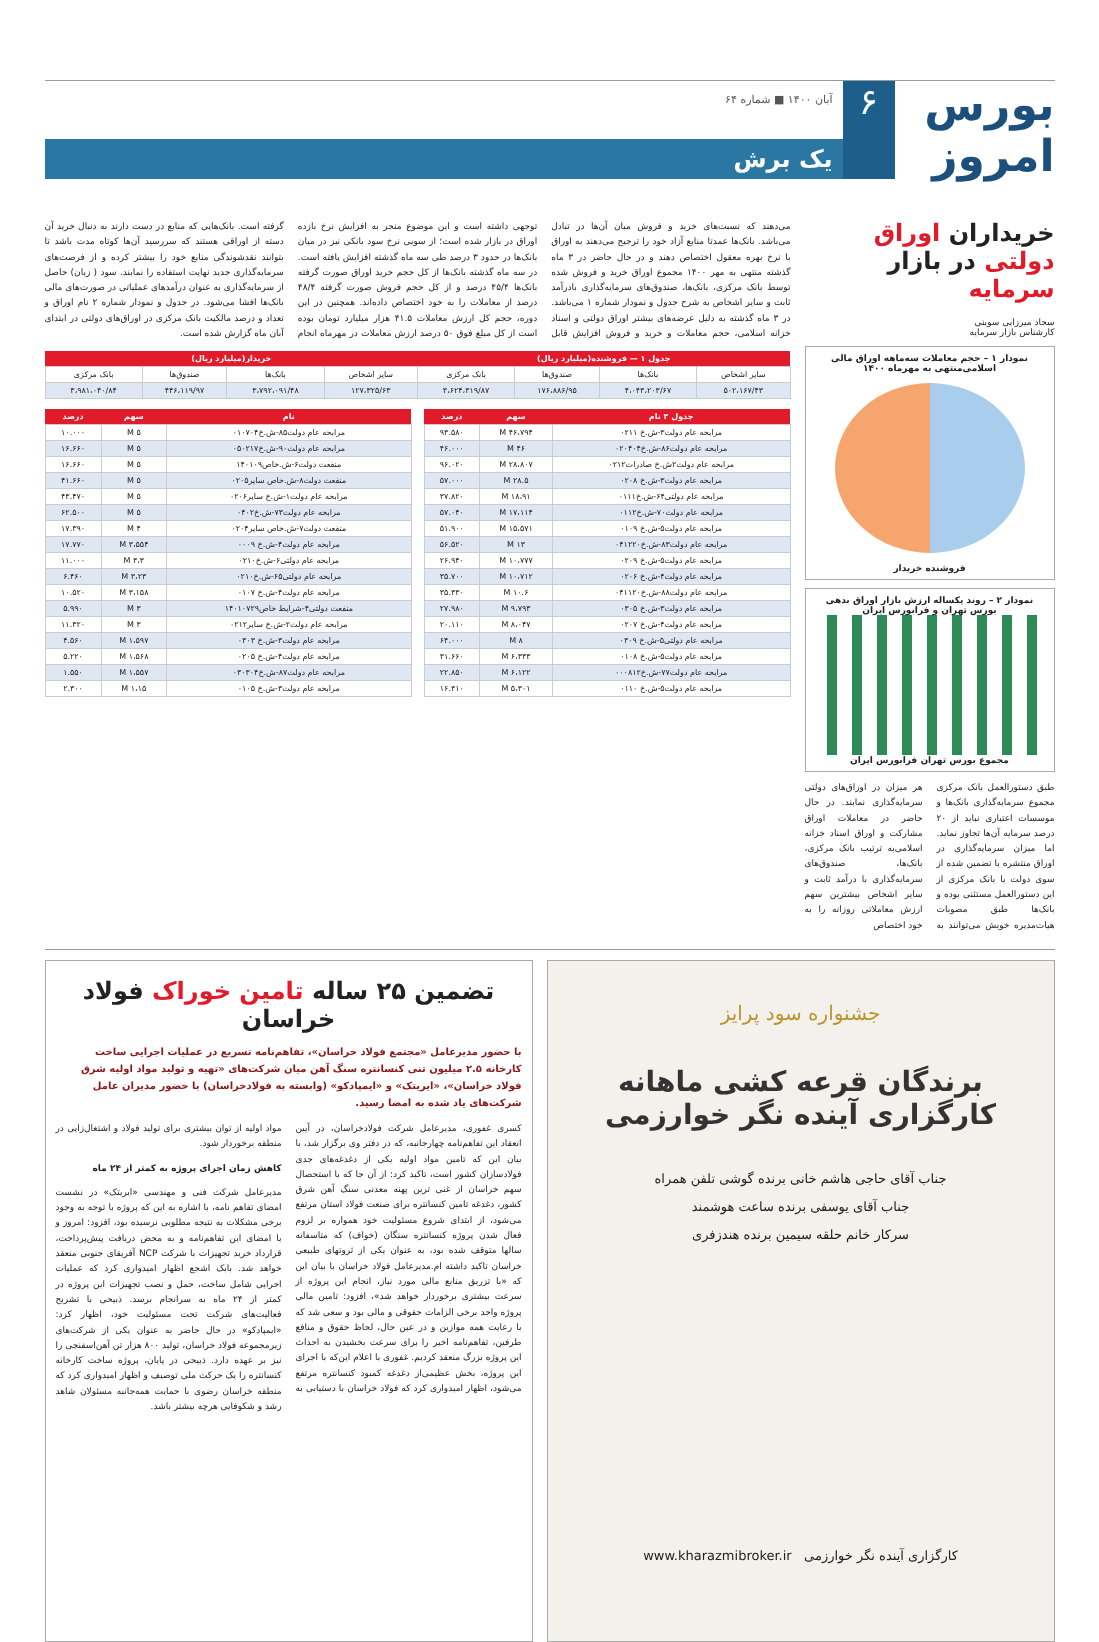بورس امروز
۶
آبان ۱۴۰۰ ■ شماره ۶۴
یک برش
خریداران اوراق دولتی در بازار سرمایه
سجاد میرزایی سوینی
کارشناس بازار سرمایه
نمودار ۱ – حجم معاملات سه‌ماهه اوراق مالی اسلامی‌منتهی به مهرماه ۱۴۰۰
فروشنده خریدار
نمودار ۲ – روند یکساله ارزش بازار اوراق بدهی بورس تهران و فرابورس ایران
مجموع بورس تهران فرابورس ایران
طبق دستورالعمل بانک مرکزی مجموع سرمایه‌گذاری بانک‌ها و موسسات اعتباری نباید از ۲۰ درصد سرمایه آن‌ها تجاوز نماید. اما میزان سرمایه‌گذاری در اوراق منتشره یا تضمین شده از سوی دولت یا بانک مرکزی از این دستورالعمل مستثنی بوده و بانک‌ها طبق مصوبات هیات‌مدیره خویش می‌توانند به هر میزان در اوراق‌های دولتی سرمایه‌گذاری نمایند. در حال حاضر در معاملات اوراق مشارکت و اوراق اسناد خزانه اسلامی‌به ترتیب بانک مرکزی، بانک‌ها، صندوق‌های سرمایه‌گذاری با درآمد ثابت و سایر اشخاص بیشترین سهم ارزش معاملاتی روزانه را به خود اختصاص
می‌دهند که نسبت‌های خرید و فروش میان آن‌ها در تبادل می‌باشد. بانک‌ها عمدتا منابع آزاد خود را ترجیح می‌دهند به اوراق با نرخ بهره معقول اختصاص دهند و در حال حاضر در ۳ ماه گذشته منتهی به مهر ۱۴۰۰ مجموع اوراق خرید و فروش شده توسط بانک مرکزی، بانک‌ها، صندوق‌های سرمایه‌گذاری بادرآمد ثابت و سایر اشخاص به شرح جدول و نمودار شماره ۱ می‌باشد. در ۳ ماه گذشته به دلیل عرضه‌های بیشتر اوراق دولتی و اسناد خزانه اسلامی، حجم معاملات و خرید و فروش افزایش قابل توجهی داشته است و این موضوع منجر به افزایش نرخ بازده اوراق در بازار شده است؛ از سویی نرخ سود بانکی نیز در میان بانک‌ها در حدود ۳ درصد طی سه ماه گذشته افزایش یافته است. در سه ماه گذشته بانک‌ها از کل حجم خرید اوراق صورت گرفته بانک‌ها ۴۵/۴ درصد و از کل حجم فروش صورت گرفته ۴۸/۴ درصد از معاملات را به خود اختصاص داده‌اند. همچنین در این دوره، حجم کل ارزش معاملات ۴۱.۵ هزار میلیارد تومان بوده است از کل مبلغ فوق ۵۰ درصد ارزش معاملات در مهرماه انجام گرفته است. بانک‌هایی که منابع در دست دارند به دنبال خرید آن دسته از اوراقی هستند که سررسید آن‌ها کوتاه مدت باشد تا بتوانند نقدشوندگی منابع خود را بیشتر کرده و از فرصت‌های سرمایه‌گذاری جدید نهایت استفاده را نمایند. سود ( زیان) حاصل از سرمایه‌گذاری به عنوان درآمدهای عملیاتی در صورت‌های مالی بانک‌ها افشا می‌شود. در جدول و نمودار شماره ۲ نام اوراق و تعداد و درصد مالکیت بانک مرکزی در اوراق‌های دولتی در ابتدای آبان ماه گزارش شده است.
| جدول ۱ — فروشنده(میلیارد ریال) | | | | خریدار(میلیارد ریال) | | | |
| --- | --- | --- | --- | --- | --- | --- | --- |
| سایر اشخاص | بانک‌ها | صندوق‌ها | بانک مرکزی | سایر اشخاص | بانک‌ها | صندوق‌ها | بانک مرکزی |
| ۵۰۲،۱۶۷/۴۳ | ۴،۰۴۳،۲۰۳/۶۷ | ۱۷۶،۸۸۶/۹۵ | ۳،۶۲۴،۳۱۹/۸۷ | ۱۲۷،۳۲۵/۶۳ | ۳،۷۹۲،۰۹۱/۴۸ | ۴۴۶،۱۱۹/۹۷ | ۳،۹۸۱،۰۴۰/۸۴ |
| جدول ۲ نام | سهم | درصد |
| --- | --- | --- |
| مرابحه عام دولت۳-ش.خ ۰۲۱۱ | ۴۶،۷۹۴ M | ۹۳.۵۸۰ |
| مرابحه عام دولت۸۶-ش.خ۰۲۰۴۰۴ | ۴۶ M | ۴۶.۰۰۰ |
| مرابحه عام دولت۲ش.خ صادرات۰۲۱۲ | ۲۸،۸۰۷ M | ۹۶.۰۲۰ |
| مرابحه عام دولت۳-ش.خ ۰۲۰۸ | ۲۸.۵ M | ۵۷.۰۰۰ |
| مرابحه عام دولتی۶۴-ش.خ۰۱۱۱ | ۱۸،۹۱ M | ۳۷.۸۲۰ |
| مرابحه عام دولت۷۰-ش.خ۰۱۱۲ | ۱۷،۱۱۴ M | ۵۷.۰۴۰ |
| مرابحه عام دولت۵-ش.خ ۰۱۰۹ | ۱۵،۵۷۱ M | ۵۱.۹۰۰ |
| مرابحه عام دولت۸۳-ش.خ۰۴۱۲۲۰ | ۱۳ M | ۵۶.۵۲۰ |
| مرابحه عام دولت۵-ش.خ ۰۲۰۹ | ۱۰،۷۷۷ M | ۲۶.۹۴۰ |
| مرابحه عام دولت۴-ش.خ ۰۲۰۶ | ۱۰،۷۱۲ M | ۳۵.۷۰۰ |
| مرابحه عام دولت۸۸-ش.خ۰۴۱۱۲۰ | ۱۰.۶ M | ۳۵.۳۳۰ |
| مرابحه عام دولت۳-ش.خ ۰۳۰۵ | ۹،۷۹۳ M | ۲۷.۹۸۰ |
| مرابحه عام دولت۴-ش.خ ۰۲۰۷ | ۸،۰۴۷ M | ۲۰.۱۱۰ |
| مرابحه عام دولتی۵-ش.خ ۰۳۰۹ | ۸ M | ۶۴.۰۰۰ |
| مرابحه عام دولت۵-ش.خ ۰۱۰۸ | ۶،۳۳۳ M | ۳۱.۶۶۰ |
| مرابحه عام دولت۷۷-ش.خ۰۰۰۸۱۲ | ۶،۱۲۲ M | ۲۲.۸۵۰ |
| مرابحه عام دولت۵-ش.خ ۰۱۱۰ | ۵،۳۰۱ M | ۱۶.۳۱۰ |
| نام | سهم | درصد |
| --- | --- | --- |
| مرابحه عام دولت۸۵-ش.خ۰۱۰۷۰۴ | ۵ M | ۱۰.۰۰۰ |
| مرابحه عام دولت۹۰-ش.خ۰۵۰۲۱۷ | ۵ M | ۱۶.۶۶۰ |
| منفعت دولت۶-ش.خاص۱۴۰۱۰۹ | ۵ M | ۱۶.۶۶۰ |
| منفعت دولت۸-ش.خاص سایر۰۲۰۵ | ۵ M | ۴۱.۶۶۰ |
| مرابحه عام دولت۱-ش.خ سایر۰۲۰۶ | ۵ M | ۴۳.۴۷۰ |
| مرابحه عام دولت۷۳-ش.خ۰۴۰۲ | ۵ M | ۶۲.۵۰۰ |
| منفعت دولت۷-ش.خاص سایر۰۲۰۴ | ۴ M | ۱۷.۳۹۰ |
| مرابحه عام دولت۴-ش.خ ۰۰۰۹ | ۳،۵۵۴ M | ۱۷.۷۷۰ |
| مرابحه عام دولتی۶-ش.خ۰۲۱۰ | ۳،۳ M | ۱۱.۰۰۰ |
| مرابحه عام دولتی۶۵-ش.خ۰۲۱۰ | ۳،۲۳ M | ۶.۴۶۰ |
| مرابحه عام دولت۴-ش.خ ۰۱۰۷ | ۳،۱۵۸ M | ۱۰.۵۲۰ |
| منفعت دولتی۴-شرایط خاص۱۴۰۱۰۷۲۹ | ۳ M | ۵.۹۹۰ |
| مرابحه عام دولت۲-ش.خ سایر۰۲۱۲ | ۳ M | ۱۱.۳۲۰ |
| مرابحه عام دولت۳-ش.خ ۰۳۰۳ | ۱،۵۹۷ M | ۴.۵۶۰ |
| مرابحه عام دولت۴-ش.خ ۰۲۰۵ | ۱،۵۶۸ M | ۵.۲۲۰ |
| مرابحه عام دولت۸۷-ش.خ۰۳۰۳۰۴ | ۱،۵۵۷ M | ۱.۵۵۰ |
| مرابحه عام دولت۳-ش.خ ۰۱۰۵ | ۱،۱۵ M | ۲.۳۰۰ |
جشنواره سود پرایز
برندگان قرعه کشی ماهانه
کارگزاری آینده نگر خوارزمی
جناب آقای حاجی هاشم خانی برنده گوشی تلفن همراه
جناب آقای یوسفی برنده ساعت هوشمند
سرکار خانم حلقه سیمین برنده هندزفری
کارگزاری آینده نگر خوارزمی www.kharazmibroker.ir
تضمین ۲۵ ساله تامین خوراک فولاد خراسان
با حضور مدیرعامل «مجتمع فولاد خراسان»، تفاهم‌نامه تسریع در عملیات اجرایی ساخت کارخانه ۲.۵ میلیون تنی کنسانتره سنگ آهن میان شرکت‌های «تهیه و تولید مواد اولیه شرق فولاد خراسان»، «ایریتک» و «ایمپادکو» (وابسته به فولادخراسان) با حضور مدیران عامل شرکت‌های یاد شده به امضا رسید.
کسری غفوری، مدیرعامل شرکت فولادخراسان، در آیین انعقاد این تفاهم‌نامه چهارجانبه، که در دفتر وی برگزار شد، با بیان این که تامین مواد اولیه یکی از دغدغه‌های جدی فولادسازان کشور است، تاکید کرد: از آن جا که با استحصال سهم خراسان از غنی ترین پهنه معدنی سنگ آهن شرق کشور، دغدغه تامین کنسانتره برای صنعت فولاد استان مرتفع می‌شود، از ابتدای شروع مسئولیت خود همواره بر لزوم فعال شدن پروژه کنسانتره سنگان (خواف) که متاسفانه سالها متوقف شده بود، به عنوان یکی از ثروتهای طبیعی خراسان تاکید داشته ام.مدیرعامل فولاد خراسان با بیان این که «با تزریق منابع مالی مورد نیاز، انجام این پروژه از سرعت بیشتری برخوردار خواهد شد»، افزود: تامین مالی پروژه واجد برخی الزامات حقوقی و مالی بود و سعی شد که با رعایت همه موازین و در عین حال، لحاظ حقوق و منافع طرفین، تفاهم‌نامه اخیر را برای سرعت بخشیدن به احداث این پروژه بزرگ منعقد کردیم. غفوری با اعلام این‌که با اجرای این پروژه، بخش عظیمی‌از دغدغه کمبود کنسانتره مرتفع می‌شود، اظهار امیدواری کرد که فولاد خراسان با دستیابی به مواد اولیه از توان بیشتری برای تولید فولاد و اشتغال‌زایی در منطقه برخوردار شود.
کاهش زمان اجرای پروژه به کمتر از ۲۴ ماه
مدیرعامل شرکت فنی و مهندسی «ایریتک» در نشست امضای تفاهم نامه، با اشاره به این که پروژه با توجه به وجود برخی مشکلات به نتیجه مطلوبی نرسیده بود، افزود: امروز و با امضای این تفاهم‌نامه و به محض دریافت پیش‌پرداخت، قرارداد خرید تجهیزات با شرکت NCP آفریقای جنوبی منعقد خواهد شد. بابک اشجع اظهار امیدواری کرد که عملیات اجرایی شامل ساخت، حمل و نصب تجهیزات این پروژه در کمتر از ۲۴ ماه به سرانجام برسد. ذبیحی با تشریح فعالیت‌های شرکت تحت مسئولیت خود، اظهار کرد: «ایمپادکو» در حال حاضر به عنوان یکی از شرکت‌های زیرمجموعه فولاد خراسان، تولید ۸۰۰ هزار تن آهن‌اسفنجی را نیز بر عهده دارد. ذبیحی در پایان، پروژه ساخت کارخانه کنسانتره را یک حرکت ملی توصیف و اظهار امیدواری کرد که منطقه خراسان رضوی با حمایت همه‌جانبه مسئولان شاهد رشد و شکوفایی هرچه بیشتر باشد.